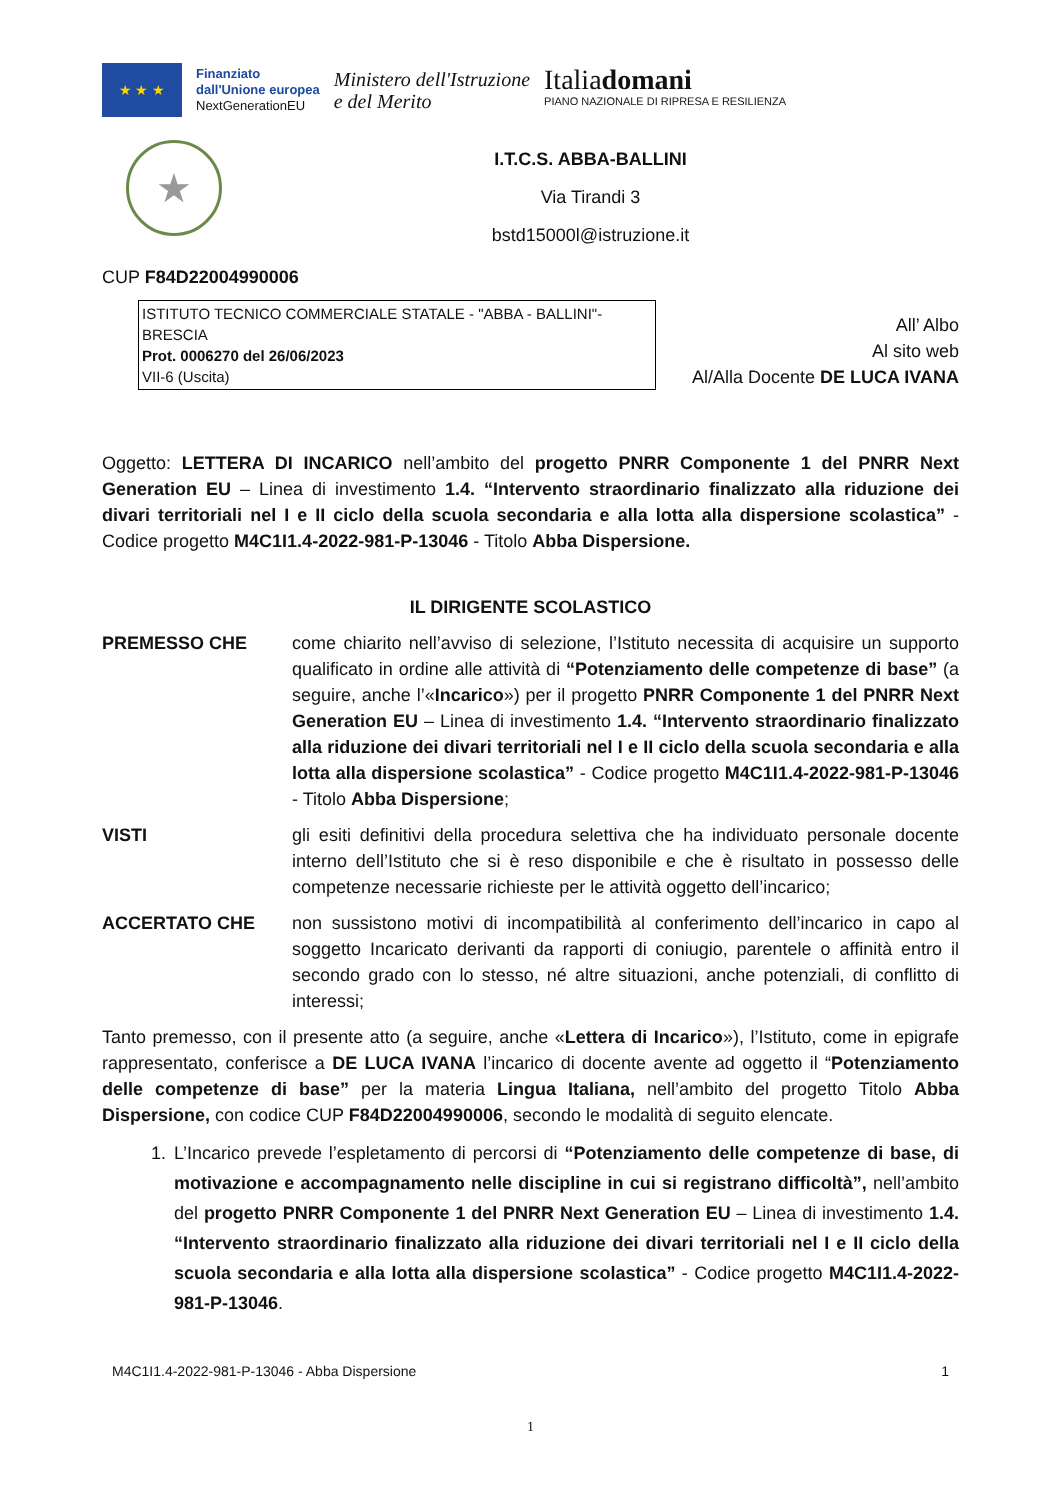★ ★ ★
Finanziato
dall'Unione europea
NextGenerationEU
Ministero dell'Istruzione
e del Merito
Italiadomani
PIANO NAZIONALE DI RIPRESA E RESILIENZA
★
I.T.C.S. ABBA-BALLINI
Via Tirandi 3
bstd15000l@istruzione.it
CUP F84D22004990006
ISTITUTO TECNICO COMMERCIALE STATALE - "ABBA - BALLINI"-BRESCIA
Prot. 0006270 del 26/06/2023
VII-6 (Uscita)
All’ Albo
Al sito web
Al/Alla Docente DE LUCA IVANA
Oggetto: LETTERA DI INCARICO nell’ambito del progetto PNRR Componente 1 del PNRR Next Generation EU – Linea di investimento 1.4. “Intervento straordinario finalizzato alla riduzione dei divari territoriali nel I e II ciclo della scuola secondaria e alla lotta alla dispersione scolastica” - Codice progetto M4C1I1.4-2022-981-P-13046 - Titolo Abba Dispersione.
IL DIRIGENTE SCOLASTICO
PREMESSO CHE come chiarito nell’avviso di selezione, l’Istituto necessita di acquisire un supporto qualificato in ordine alle attività di “Potenziamento delle competenze di base” (a seguire, anche l’«Incarico») per il progetto PNRR Componente 1 del PNRR Next Generation EU – Linea di investimento 1.4. “Intervento straordinario finalizzato alla riduzione dei divari territoriali nel I e II ciclo della scuola secondaria e alla lotta alla dispersione scolastica” - Codice progetto M4C1I1.4-2022-981-P-13046 - Titolo Abba Dispersione;
VISTI gli esiti definitivi della procedura selettiva che ha individuato personale docente interno dell’Istituto che si è reso disponibile e che è risultato in possesso delle competenze necessarie richieste per le attività oggetto dell’incarico;
ACCERTATO CHE non sussistono motivi di incompatibilità al conferimento dell’incarico in capo al soggetto Incaricato derivanti da rapporti di coniugio, parentele o affinità entro il secondo grado con lo stesso, né altre situazioni, anche potenziali, di conflitto di interessi;
Tanto premesso, con il presente atto (a seguire, anche «Lettera di Incarico»), l’Istituto, come in epigrafe rappresentato, conferisce a DE LUCA IVANA l’incarico di docente avente ad oggetto il “Potenziamento delle competenze di base” per la materia Lingua Italiana, nell’ambito del progetto Titolo Abba Dispersione, con codice CUP F84D22004990006, secondo le modalità di seguito elencate.
1. L’Incarico prevede l’espletamento di percorsi di “Potenziamento delle competenze di base, di motivazione e accompagnamento nelle discipline in cui si registrano difficoltà”, nell’ambito del progetto PNRR Componente 1 del PNRR Next Generation EU – Linea di investimento 1.4. “Intervento straordinario finalizzato alla riduzione dei divari territoriali nel I e II ciclo della scuola secondaria e alla lotta alla dispersione scolastica” - Codice progetto M4C1I1.4-2022-981-P-13046.
M4C1I1.4-2022-981-P-13046 - Abba Dispersione 1
1